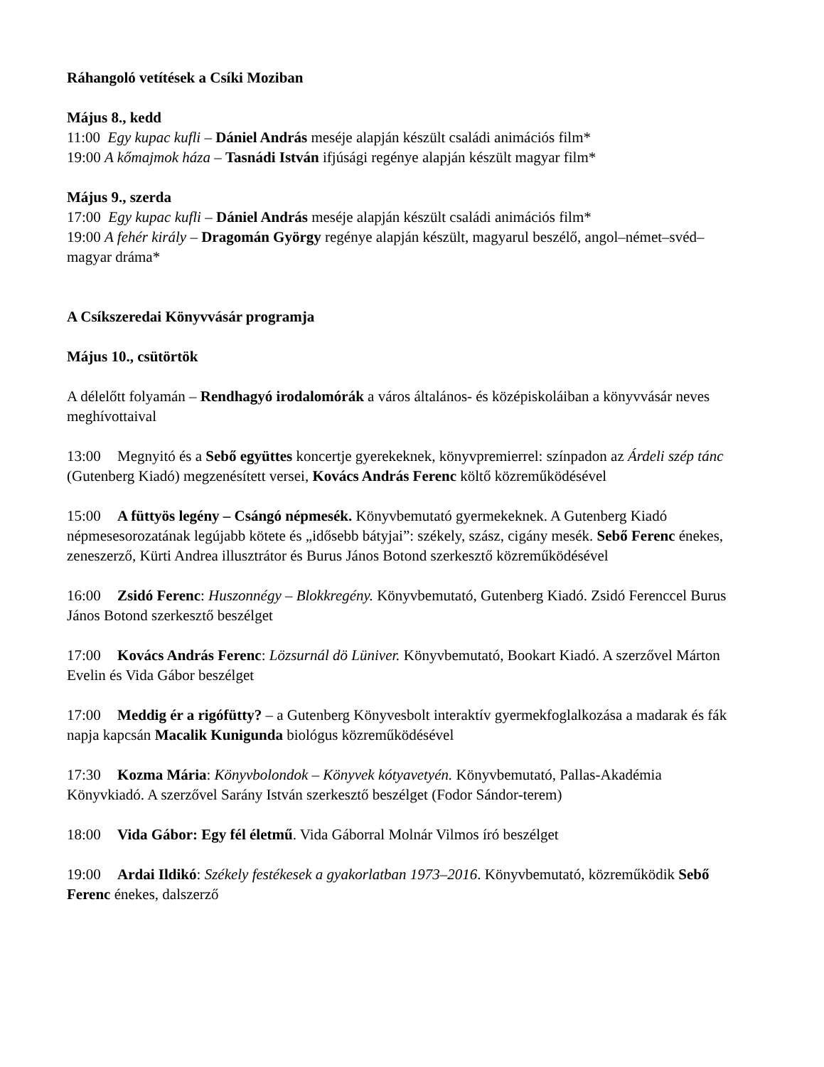Ráhangoló vetítések a Csíki Moziban
Május 8., kedd
11:00 Egy kupac kufli – Dániel András meséje alapján készült családi animációs film*
19:00 A kőmajmok háza – Tasnádi István ifjúsági regénye alapján készült magyar film*
Május 9., szerda
17:00 Egy kupac kufli – Dániel András meséje alapján készült családi animációs film*
19:00 A fehér király – Dragomán György regénye alapján készült, magyarul beszélő, angol–német–svéd–magyar dráma*
A Csíkszeredai Könyvvásár programja
Május 10., csütörtök
A délelőtt folyamán – Rendhagyó irodalomórák a város általános- és középiskoláiban a könyvvásár neves meghívottaival
13:00 Megnyitó és a Sebő együttes koncertje gyerekeknek, könyvpremierrel: színpadon az Árdeli szép tánc (Gutenberg Kiadó) megzenésített versei, Kovács András Ferenc költő közreműködésével
15:00 A füttyös legény – Csángó népmesék. Könyvbemutató gyermekeknek. A Gutenberg Kiadó népmesesorozatának legújabb kötete és „idősebb bátyjai”: székely, szász, cigány mesék. Sebő Ferenc énekes, zeneszerző, Kürti Andrea illusztrátor és Burus János Botond szerkesztő közreműködésével
16:00 Zsidó Ferenc: Huszonnégy – Blokkregény. Könyvbemutató, Gutenberg Kiadó. Zsidó Ferenccel Burus János Botond szerkesztő beszélget
17:00 Kovács András Ferenc: Lözsurnál dö Lüniver. Könyvbemutató, Bookart Kiadó. A szerzővel Márton Evelin és Vida Gábor beszélget
17:00 Meddig ér a rigófütty? – a Gutenberg Könyvesbolt interaktív gyermekfoglalkozása a madarak és fák napja kapcsán Macalik Kunigunda biológus közreműködésével
17:30 Kozma Mária: Könyvbolondok – Könyvek kótyavetyén. Könyvbemutató, Pallas-Akadémia Könyvkiadó. A szerzővel Sarány István szerkesztő beszélget (Fodor Sándor-terem)
18:00 Vida Gábor: Egy fél életmű. Vida Gáborral Molnár Vilmos író beszélget
19:00 Ardai Ildikó: Székely festékesek a gyakorlatban 1973–2016. Könyvbemutató, közreműködik Sebő Ferenc énekes, dalszerző